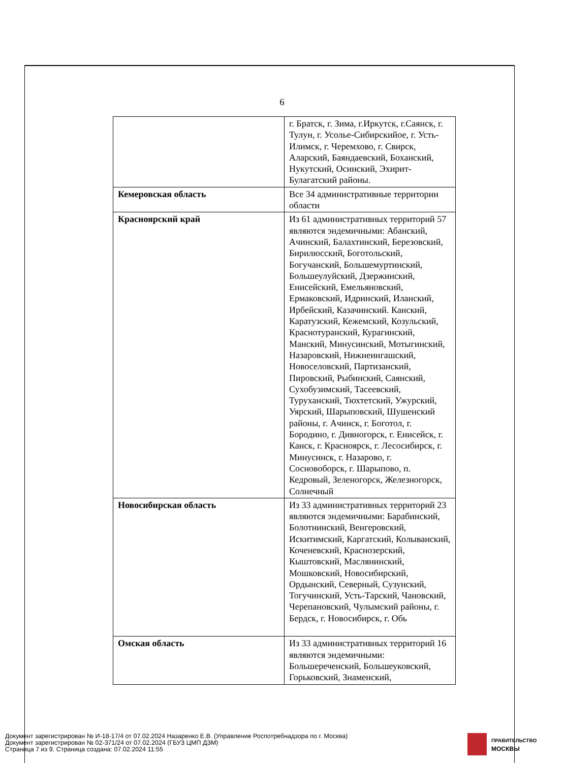6
| | г. Братск, г. Зима, г.Иркутск, г.Саянск, г. Тулун, г. Усолье-Сибирскийое, г. Усть-Илимск, г. Черемхово, г. Свирск, Аларский, Баяндаевский, Боханский, Нукутский, Осинский, Эхирит-Булагатский районы. |
| Кемеровская область | Все 34 административные территории области |
| Красноярский край | Из 61 административных территорий 57 являются эндемичными: Абанский, Ачинский, Балахтинский, Березовский, Бирилюсский, Боготольский, Богучанский, Большемуртинский, Большеулуйский, Дзержинский, Енисейский, Емельяновский, Ермаковский, Идринский, Иланский, Ирбейский, Казачинский. Канский, Каратузский, Кежемский, Козульский, Краснотуранский, Курагинский, Манский, Минусинский, Мотыгинский, Назаровский, Нижнеингашский, Новоселовский, Партизанский, Пировский, Рыбинский, Саянский, Сухобузимский, Тасеевский, Туруханский, Тюхтетский, Ужурский, Уярский, Шарыповский, Шушенский районы, г. Ачинск, г. Боготол, г. Бородино, г. Дивногорск, г. Енисейск, г. Канск, г. Красноярск, г. Лесосибирск, г. Минусинск, г. Назарово, г. Сосновоборск, г. Шарыпово, п. Кедровый, Зеленогорск, Железногорск, Солнечный |
| Новосибирская область | Из 33 административных территорий 23 являются эндемичными: Барабинский, Болотнинский, Венгеровский, Искитимский, Каргатский, Колыванский, Коченевский, Краснозерский, Кыштовский, Маслянинский, Мошковский, Новосибирский, Ордынский, Северный, Сузунский, Тогучинский, Усть-Тарский, Чановский, Черепановский, Чулымский районы, г. Бердск, г. Новосибирск, г. Обь |
| Омская область | Из 33 административных территорий 16 являются эндемичными: Большереченский, Большеуковский, Горьковский, Знаменский, |
Документ зарегистрирован № И-18-17/4 от 07.02.2024 Назаренко Е.В. (Управление Роспотребнадзора по г. Москва)
Документ зарегистрирован № 02-371/24 от 07.02.2024 (ГБУЗ ЦМП ДЗМ)
Страница 7 из 9. Страница создана: 07.02.2024 11:55
ПРАВИТЕЛЬСТВО
МОСКВЫ